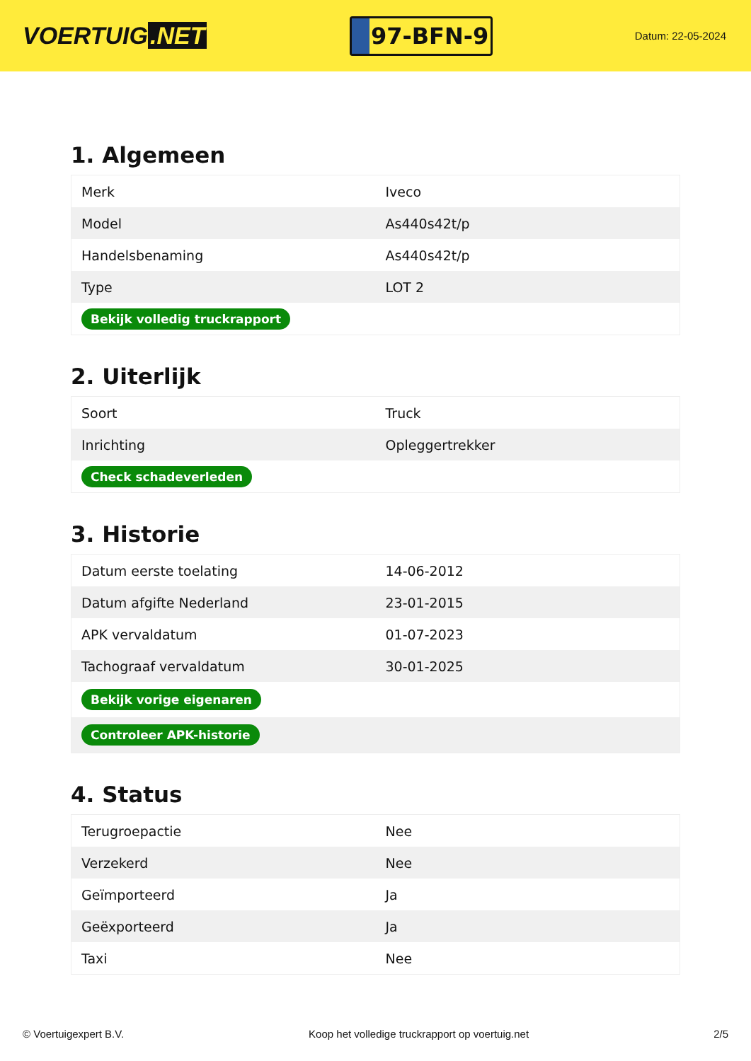VOERTUIG.NET
97-BFN-9
Datum: 22-05-2024
1. Algemeen
| Merk | Iveco |
| Model | As440s42t/p |
| Handelsbenaming | As440s42t/p |
| Type | LOT 2 |
| Bekijk volledig truckrapport | |
2. Uiterlijk
| Soort | Truck |
| Inrichting | Opleggertrekker |
| Check schadeverleden | |
3. Historie
| Datum eerste toelating | 14-06-2012 |
| Datum afgifte Nederland | 23-01-2015 |
| APK vervaldatum | 01-07-2023 |
| Tachograaf vervaldatum | 30-01-2025 |
| Bekijk vorige eigenaren | |
| Controleer APK-historie | |
4. Status
| Terugroepactie | Nee |
| Verzekerd | Nee |
| Geïmporteerd | Ja |
| Geëxporteerd | Ja |
| Taxi | Nee |
© Voertuigexpert B.V. Koop het volledige truckrapport op voertuig.net 2/5